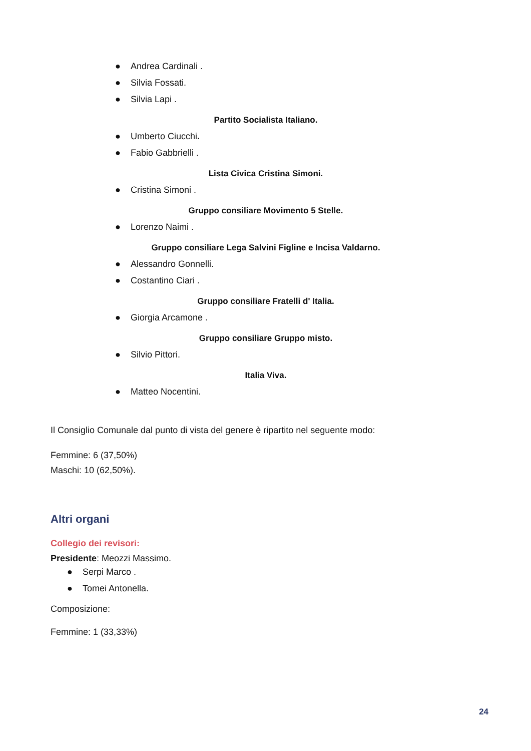● Andrea Cardinali .
● Silvia Fossati.
● Silvia Lapi .
Partito Socialista Italiano.
● Umberto Ciucchi.
● Fabio Gabbrielli .
Lista Civica Cristina Simoni.
● Cristina Simoni .
Gruppo consiliare Movimento 5 Stelle.
● Lorenzo Naimi .
Gruppo consiliare Lega Salvini Figline e Incisa Valdarno.
● Alessandro Gonnelli.
● Costantino Ciari .
Gruppo consiliare Fratelli d' Italia.
● Giorgia Arcamone .
Gruppo consiliare Gruppo misto.
● Silvio Pittori.
Italia Viva.
● Matteo Nocentini.
Il Consiglio Comunale dal punto di vista del genere è ripartito nel seguente modo:
Femmine: 6 (37,50%)
Maschi: 10 (62,50%).
Altri organi
Collegio dei revisori:
Presidente: Meozzi Massimo.
● Serpi Marco .
● Tomei Antonella.
Composizione:
Femmine: 1 (33,33%)
24